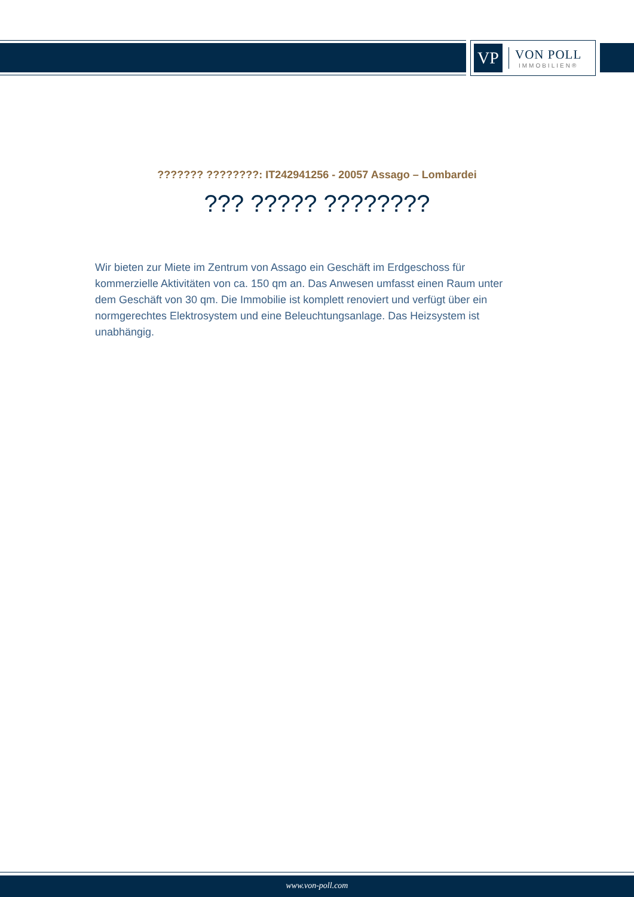VP
VON POLL
IMMOBILIEN®
??????? ????????: IT242941256 - 20057 Assago – Lombardei
??? ????? ????????
Wir bieten zur Miete im Zentrum von Assago ein Geschäft im Erdgeschoss für kommerzielle Aktivitäten von ca. 150 qm an. Das Anwesen umfasst einen Raum unter dem Geschäft von 30 qm. Die Immobilie ist komplett renoviert und verfügt über ein normgerechtes Elektrosystem und eine Beleuchtungsanlage. Das Heizsystem ist unabhängig.
www.von-poll.com